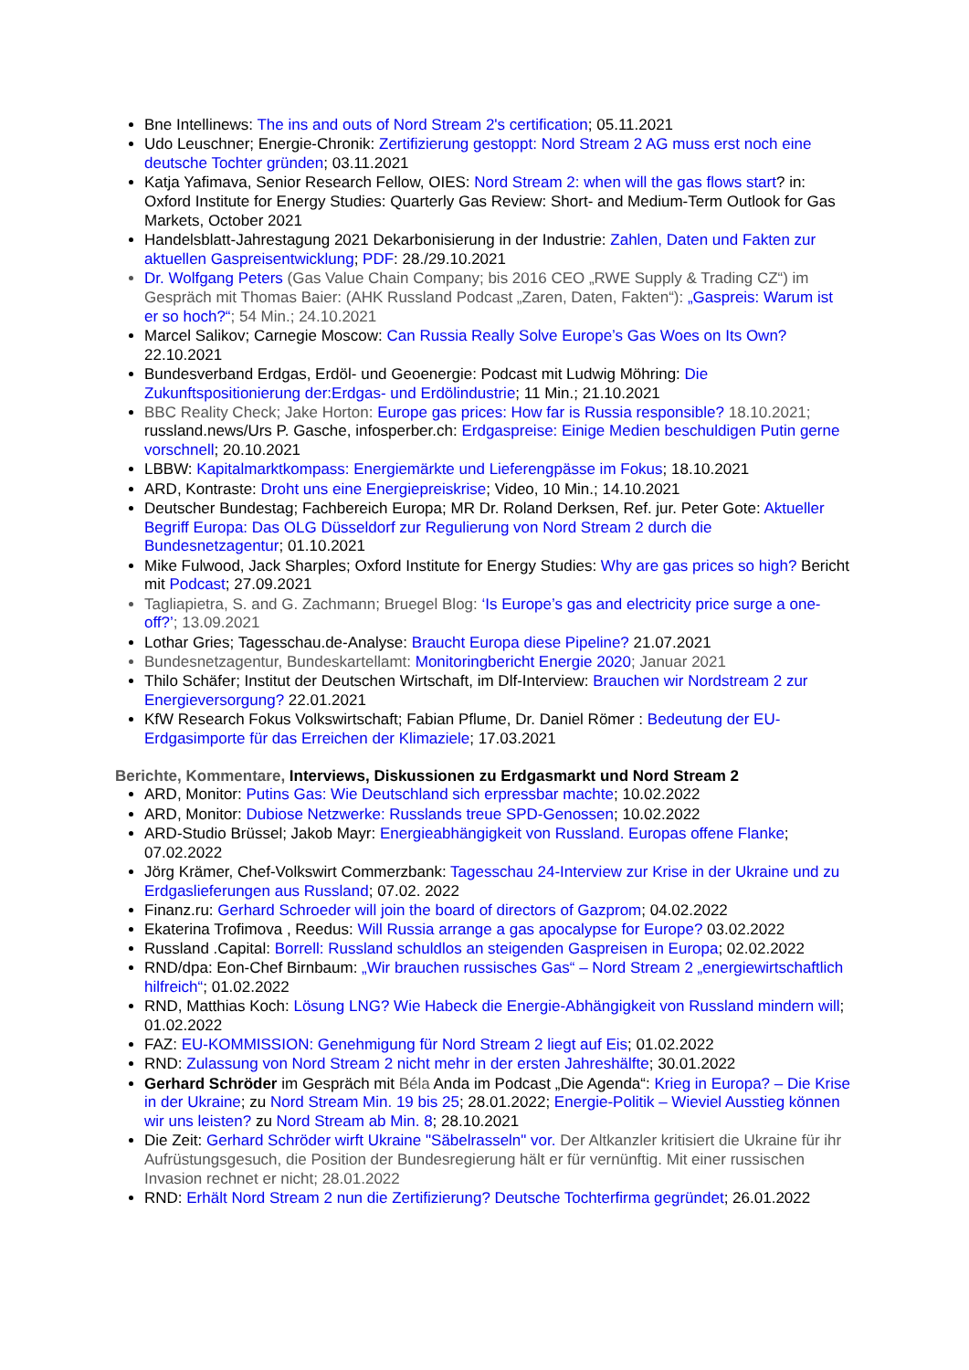Bne Intellinews: The ins and outs of Nord Stream 2's certification; 05.11.2021
Udo Leuschner; Energie-Chronik: Zertifizierung gestoppt: Nord Stream 2 AG muss erst noch eine deutsche Tochter gründen; 03.11.2021
Katja Yafimava, Senior Research Fellow, OIES: Nord Stream 2: when will the gas flows start? in: Oxford Institute for Energy Studies: Quarterly Gas Review: Short- and Medium-Term Outlook for Gas Markets, October 2021
Handelsblatt-Jahrestagung 2021 Dekarbonisierung in der Industrie: Zahlen, Daten und Fakten zur aktuellen Gaspreisentwicklung; PDF: 28./29.10.2021
Dr. Wolfgang Peters (Gas Value Chain Company; bis 2016 CEO „RWE Supply & Trading CZ“) im Gespräch mit Thomas Baier: (AHK Russland Podcast „Zaren, Daten, Fakten“): „Gaspreis: Warum ist er so hoch?“; 54 Min.; 24.10.2021
Marcel Salikov; Carnegie Moscow: Can Russia Really Solve Europe’s Gas Woes on Its Own? 22.10.2021
Bundesverband Erdgas, Erdöl- und Geoenergie: Podcast mit Ludwig Möhring: Die Zukunftspositionierung der:Erdgas- und Erdölindustrie; 11 Min.; 21.10.2021
BBC Reality Check; Jake Horton: Europe gas prices: How far is Russia responsible? 18.10.2021; russland.news/Urs P. Gasche, infosperber.ch: Erdgaspreise: Einige Medien beschuldigen Putin gerne vorschnell; 20.10.2021
LBBW: Kapitalmarktkompass: Energiemärkte und Lieferengpässe im Fokus; 18.10.2021
ARD, Kontraste: Droht uns eine Energiepreiskrise; Video, 10 Min.; 14.10.2021
Deutscher Bundestag; Fachbereich Europa; MR Dr. Roland Derksen, Ref. jur. Peter Gote: Aktueller Begriff Europa: Das OLG Düsseldorf zur Regulierung von Nord Stream 2 durch die Bundesnetzagentur; 01.10.2021
Mike Fulwood, Jack Sharples; Oxford Institute for Energy Studies: Why are gas prices so high? Bericht mit Podcast; 27.09.2021
Tagliapietra, S. and G. Zachmann; Bruegel Blog: ‘Is Europe’s gas and electricity price surge a one-off?’; 13.09.2021
Lothar Gries; Tagesschau.de-Analyse: Braucht Europa diese Pipeline? 21.07.2021
Bundesnetzagentur, Bundeskartellamt: Monitoringbericht Energie 2020; Januar 2021
Thilo Schäfer; Institut der Deutschen Wirtschaft, im Dlf-Interview: Brauchen wir Nordstream 2 zur Energieversorgung? 22.01.2021
KfW Research Fokus Volkswirtschaft; Fabian Pflume, Dr. Daniel Römer : Bedeutung der EU-Erdgasimporte für das Erreichen der Klimaziele; 17.03.2021
Berichte, Kommentare, Interviews, Diskussionen zu Erdgasmarkt und Nord Stream 2
ARD, Monitor: Putins Gas: Wie Deutschland sich erpressbar machte; 10.02.2022
ARD, Monitor: Dubiose Netzwerke: Russlands treue SPD-Genossen; 10.02.2022
ARD-Studio Brüssel; Jakob Mayr: Energieabhängigkeit von Russland. Europas offene Flanke; 07.02.2022
Jörg Krämer, Chef-Volkswirt Commerzbank: Tagesschau 24-Interview zur Krise in der Ukraine und zu Erdgaslieferungen aus Russland; 07.02. 2022
Finanz.ru: Gerhard Schroeder will join the board of directors of Gazprom; 04.02.2022
Ekaterina Trofimova , Reedus: Will Russia arrange a gas apocalypse for Europe? 03.02.2022
Russland .Capital: Borrell: Russland schuldlos an steigenden Gaspreisen in Europa; 02.02.2022
RND/dpa: Eon-Chef Birnbaum: „Wir brauchen russisches Gas“ – Nord Stream 2 „energiewirtschaftlich hilfreich“; 01.02.2022
RND, Matthias Koch: Lösung LNG? Wie Habeck die Energie-Abhängigkeit von Russland mindern will; 01.02.2022
FAZ: EU-KOMMISSION: Genehmigung für Nord Stream 2 liegt auf Eis; 01.02.2022
RND: Zulassung von Nord Stream 2 nicht mehr in der ersten Jahreshälfte; 30.01.2022
Gerhard Schröder im Gespräch mit Béla Anda im Podcast „Die Agenda“: Krieg in Europa? – Die Krise in der Ukraine; zu Nord Stream Min. 19 bis 25; 28.01.2022; Energie-Politik – Wieviel Ausstieg können wir uns leisten? zu Nord Stream ab Min. 8; 28.10.2021
Die Zeit: Gerhard Schröder wirft Ukraine "Säbelrasseln" vor. Der Altkanzler kritisiert die Ukraine für ihr Aufrüstungsgesuch, die Position der Bundesregierung hält er für vernünftig. Mit einer russischen Invasion rechnet er nicht; 28.01.2022
RND: Erhält Nord Stream 2 nun die Zertifizierung? Deutsche Tochterfirma gegründet; 26.01.2022